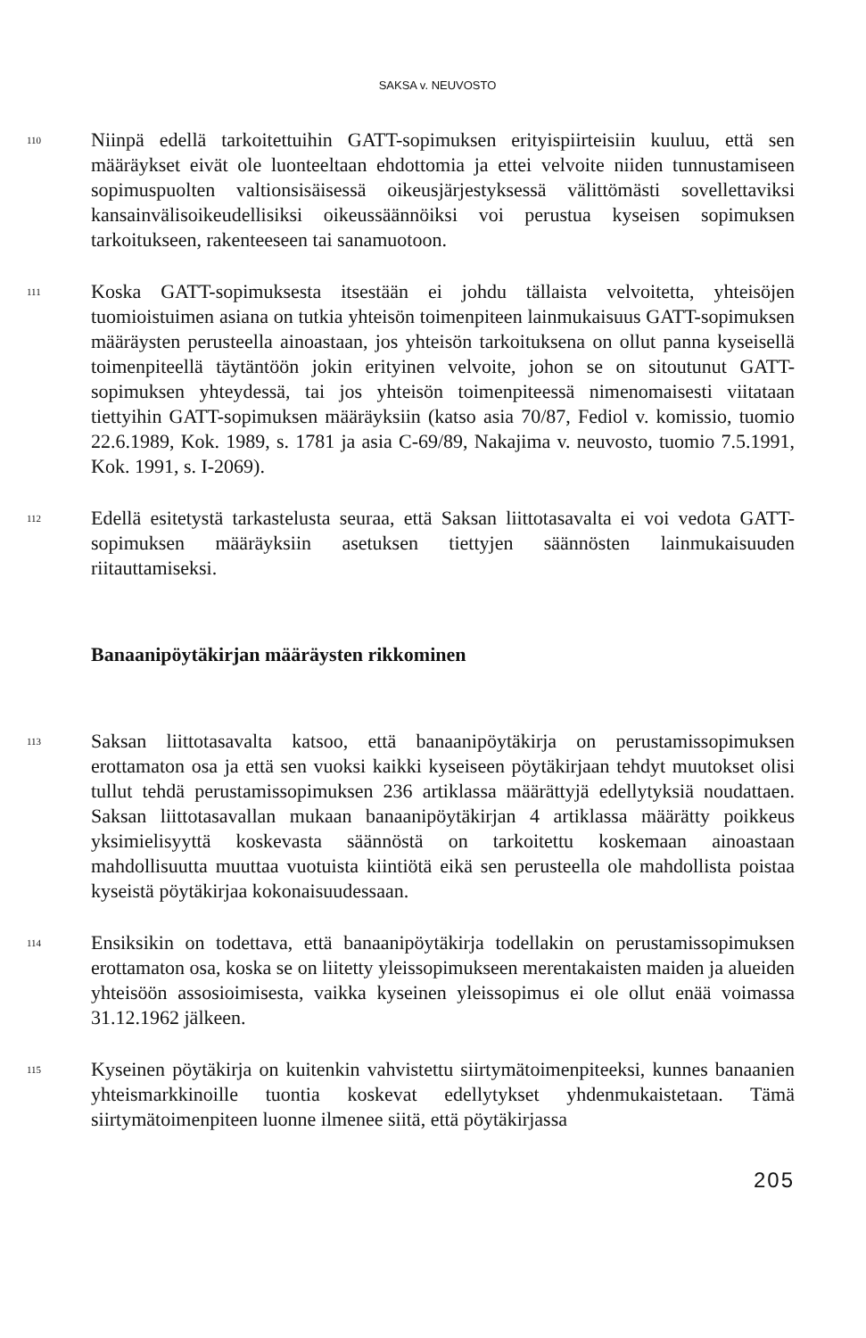SAKSA v. NEUVOSTO
110
Niinpä edellä tarkoitettuihin GATT-sopimuksen erityispiirteisiin kuuluu, että sen määräykset eivät ole luonteeltaan ehdottomia ja ettei velvoite niiden tunnustamiseen sopimuspuolten valtionsisäisessä oikeusjärjestyksessä välittömästi sovellettaviksi kansainvälisoikeudellisiksi oikeussäännöiksi voi perustua kyseisen sopimuksen tarkoitukseen, rakenteeseen tai sanamuotoon.
111
Koska GATT-sopimuksesta itsestään ei johdu tällaista velvoitetta, yhteisöjen tuomioistuimen asiana on tutkia yhteisön toimenpiteen lainmukaisuus GATT-sopimuksen määräysten perusteella ainoastaan, jos yhteisön tarkoituksena on ollut panna kyseisellä toimenpiteellä täytäntöön jokin erityinen velvoite, johon se on sitoutunut GATT-sopimuksen yhteydessä, tai jos yhteisön toimenpiteessä nimenomaisesti viitataan tiettyihin GATT-sopimuksen määräyksiin (katso asia 70/87, Fediol v. komissio, tuomio 22.6.1989, Kok. 1989, s. 1781 ja asia C-69/89, Nakajima v. neuvosto, tuomio 7.5.1991, Kok. 1991, s. I-2069).
112
Edellä esitetystä tarkastelusta seuraa, että Saksan liittotasavalta ei voi vedota GATT-sopimuksen määräyksiin asetuksen tiettyjen säännösten lainmukaisuuden riitauttamiseksi.
Banaanipöytäkirjan määräysten rikkominen
113
Saksan liittotasavalta katsoo, että banaanipöytäkirja on perustamissopimuksen erottamaton osa ja että sen vuoksi kaikki kyseiseen pöytäkirjaan tehdyt muutokset olisi tullut tehdä perustamissopimuksen 236 artiklassa määrättyjä edellytyksiä noudattaen. Saksan liittotasavallan mukaan banaanipöytäkirjan 4 artiklassa määrätty poikkeus yksimielisyyttä koskevasta säännöstä on tarkoitettu koskemaan ainoastaan mahdollisuutta muuttaa vuotuista kiintiötä eikä sen perusteella ole mahdollista poistaa kyseistä pöytäkirjaa kokonaisuudessaan.
114
Ensiksikin on todettava, että banaanipöytäkirja todellakin on perustamissopimuksen erottamaton osa, koska se on liitetty yleissopimukseen merentakaisten maiden ja alueiden yhteisöön assosioimisesta, vaikka kyseinen yleissopimus ei ole ollut enää voimassa 31.12.1962 jälkeen.
115
Kyseinen pöytäkirja on kuitenkin vahvistettu siirtymätoimenpiteeksi, kunnes banaanien yhteismarkkinoille tuontia koskevat edellytykset yhdenmukaistetaan. Tämä siirtymätoimenpiteen luonne ilmenee siitä, että pöytäkirjassa
205